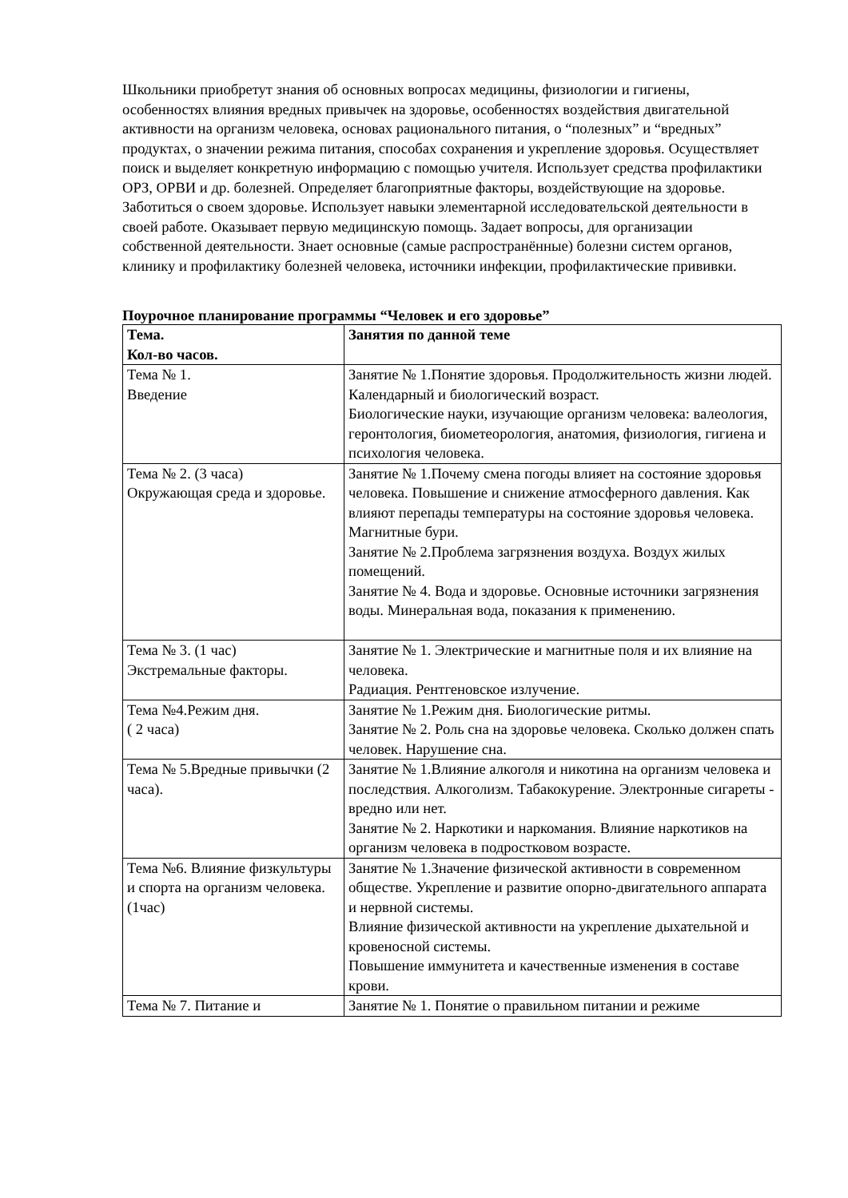Школьники приобретут знания об основных вопросах медицины, физиологии и гигиены, особенностях влияния вредных привычек на здоровье, особенностях воздействия двигательной активности на организм человека, основах рационального питания, о “полезных” и “вредных” продуктах, о значении режима питания, способах сохранения и укрепление здоровья. Осуществляет поиск и выделяет конкретную информацию с помощью учителя. Использует средства профилактики ОРЗ, ОРВИ и др. болезней. Определяет благоприятные факторы, воздействующие на здоровье. Заботиться о своем здоровье. Использует навыки элементарной исследовательской деятельности в своей работе. Оказывает первую медицинскую помощь. Задает вопросы, для организации собственной деятельности. Знает основные (самые распространённые) болезни систем органов, клинику и профилактику болезней человека, источники инфекции, профилактические прививки.
Поурочное планирование программы “Человек и его здоровье”
| Тема. Кол-во часов. | Занятия по данной теме |
| --- | --- |
| Тема № 1. Введение | Занятие № 1.Понятие здоровья. Продолжительность жизни людей. Календарный и биологический возраст. Биологические науки, изучающие организм человека: валеология, геронтология, биометеорология, анатомия, физиология, гигиена и психология человека. |
| Тема № 2. (3 часа) Окружающая среда и здоровье. | Занятие № 1.Почему смена погоды влияет на состояние здоровья человека. Повышение и снижение атмосферного давления. Как влияют перепады температуры на состояние здоровья человека. Магнитные бури. Занятие № 2.Проблема загрязнения воздуха. Воздух жилых помещений. Занятие № 4. Вода и здоровье. Основные источники загрязнения воды. Минеральная вода, показания к применению. |
| Тема № 3. (1 час) Экстремальные факторы. | Занятие № 1. Электрические и магнитные поля и их влияние на человека. Радиация. Рентгеновское излучение. |
| Тема №4.Режим дня. ( 2 часа) | Занятие № 1.Режим дня. Биологические ритмы. Занятие № 2. Роль сна на здоровье человека. Сколько должен спать человек. Нарушение сна. |
| Тема № 5.Вредные привычки (2 часа). | Занятие № 1.Влияние алкоголя и никотина на организм человека и последствия. Алкоголизм. Табакокурение. Электронные сигареты - вредно или нет. Занятие № 2. Наркотики и наркомания. Влияние наркотиков на организм человека в подростковом возрасте. |
| Тема №6. Влияние физкультуры и спорта на организм человека.(1час) | Занятие № 1.Значение физической активности в современном обществе. Укрепление и развитие опорно-двигательного аппарата и нервной системы. Влияние физической активности на укрепление дыхательной и кровеносной системы. Повышение иммунитета и качественные изменения в составе крови. |
| Тема № 7. Питание и | Занятие № 1. Понятие о правильном питании и режиме |